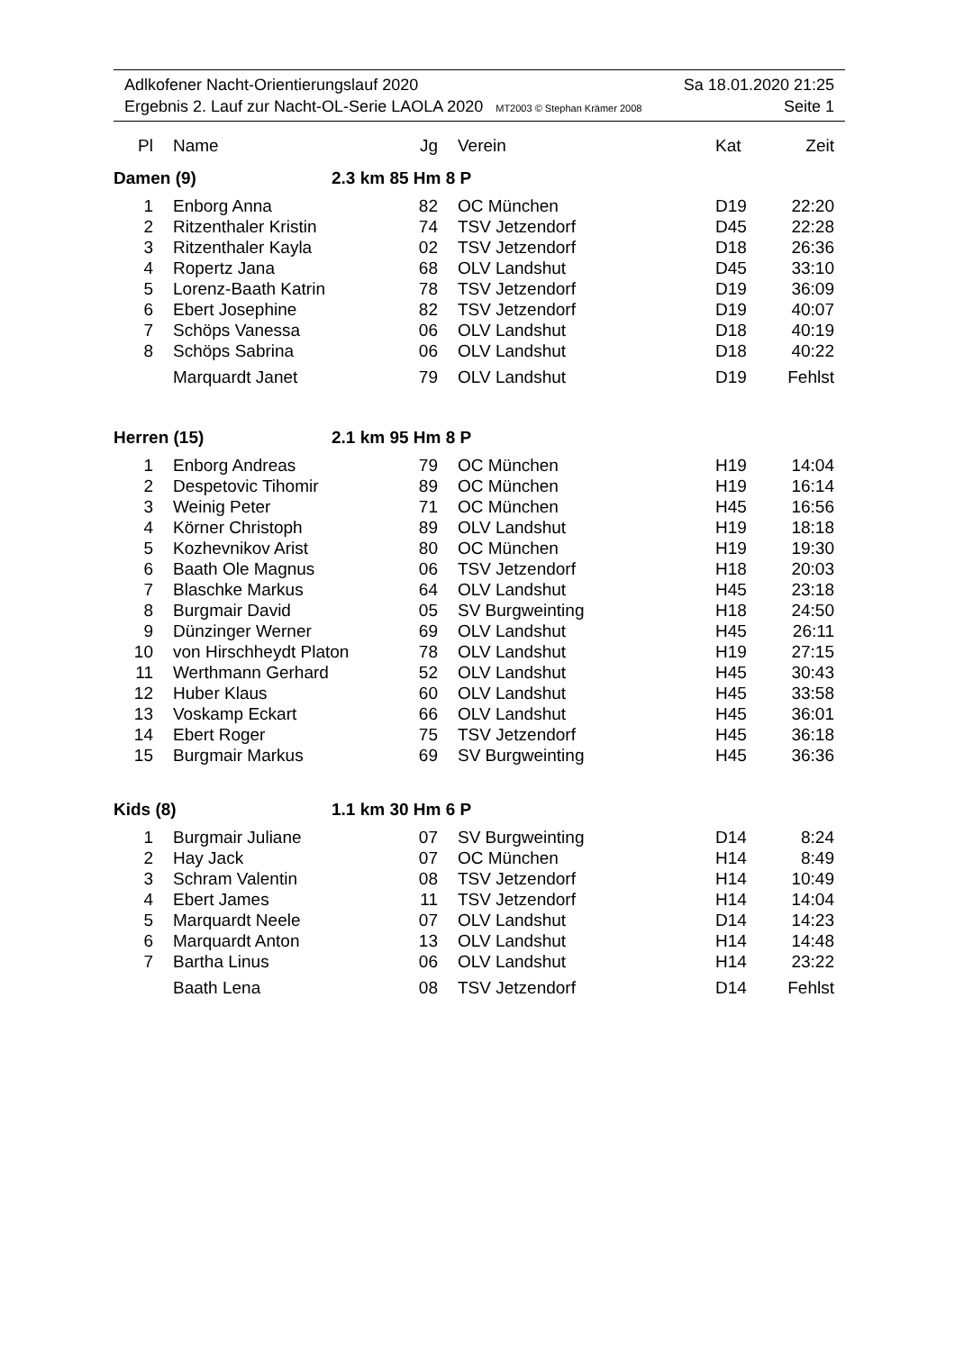Adlkofener Nacht-Orientierungslauf 2020 Sa 18.01.2020 21:25
Ergebnis 2. Lauf zur Nacht-OL-Serie LAOLA 2020 MT2003 © Stephan Krämer 2008 Seite 1
| Pl | Name | Jg | Verein | Kat | Zeit |
| --- | --- | --- | --- | --- | --- |
| Damen (9) | | 2.3 km 85 Hm 8 P | | | |
| 1 | Enborg Anna | 82 | OC München | D19 | 22:20 |
| 2 | Ritzenthaler Kristin | 74 | TSV Jetzendorf | D45 | 22:28 |
| 3 | Ritzenthaler Kayla | 02 | TSV Jetzendorf | D18 | 26:36 |
| 4 | Ropertz Jana | 68 | OLV Landshut | D45 | 33:10 |
| 5 | Lorenz-Baath Katrin | 78 | TSV Jetzendorf | D19 | 36:09 |
| 6 | Ebert Josephine | 82 | TSV Jetzendorf | D19 | 40:07 |
| 7 | Schöps Vanessa | 06 | OLV Landshut | D18 | 40:19 |
| 8 | Schöps Sabrina | 06 | OLV Landshut | D18 | 40:22 |
| | Marquardt Janet | 79 | OLV Landshut | D19 | Fehlst |
| Herren (15) | | 2.1 km 95 Hm 8 P | | | |
| 1 | Enborg Andreas | 79 | OC München | H19 | 14:04 |
| 2 | Despetovic Tihomir | 89 | OC München | H19 | 16:14 |
| 3 | Weinig Peter | 71 | OC München | H45 | 16:56 |
| 4 | Körner Christoph | 89 | OLV Landshut | H19 | 18:18 |
| 5 | Kozhevnikov Arist | 80 | OC München | H19 | 19:30 |
| 6 | Baath Ole Magnus | 06 | TSV Jetzendorf | H18 | 20:03 |
| 7 | Blaschke Markus | 64 | OLV Landshut | H45 | 23:18 |
| 8 | Burgmair David | 05 | SV Burgweinting | H18 | 24:50 |
| 9 | Dünzinger Werner | 69 | OLV Landshut | H45 | 26:11 |
| 10 | von Hirschheydt Platon | 78 | OLV Landshut | H19 | 27:15 |
| 11 | Werthmann Gerhard | 52 | OLV Landshut | H45 | 30:43 |
| 12 | Huber Klaus | 60 | OLV Landshut | H45 | 33:58 |
| 13 | Voskamp Eckart | 66 | OLV Landshut | H45 | 36:01 |
| 14 | Ebert Roger | 75 | TSV Jetzendorf | H45 | 36:18 |
| 15 | Burgmair Markus | 69 | SV Burgweinting | H45 | 36:36 |
| Kids (8) | | 1.1 km 30 Hm 6 P | | | |
| 1 | Burgmair Juliane | 07 | SV Burgweinting | D14 | 8:24 |
| 2 | Hay Jack | 07 | OC München | H14 | 8:49 |
| 3 | Schram Valentin | 08 | TSV Jetzendorf | H14 | 10:49 |
| 4 | Ebert James | 11 | TSV Jetzendorf | H14 | 14:04 |
| 5 | Marquardt Neele | 07 | OLV Landshut | D14 | 14:23 |
| 6 | Marquardt Anton | 13 | OLV Landshut | H14 | 14:48 |
| 7 | Bartha Linus | 06 | OLV Landshut | H14 | 23:22 |
| | Baath Lena | 08 | TSV Jetzendorf | D14 | Fehlst |